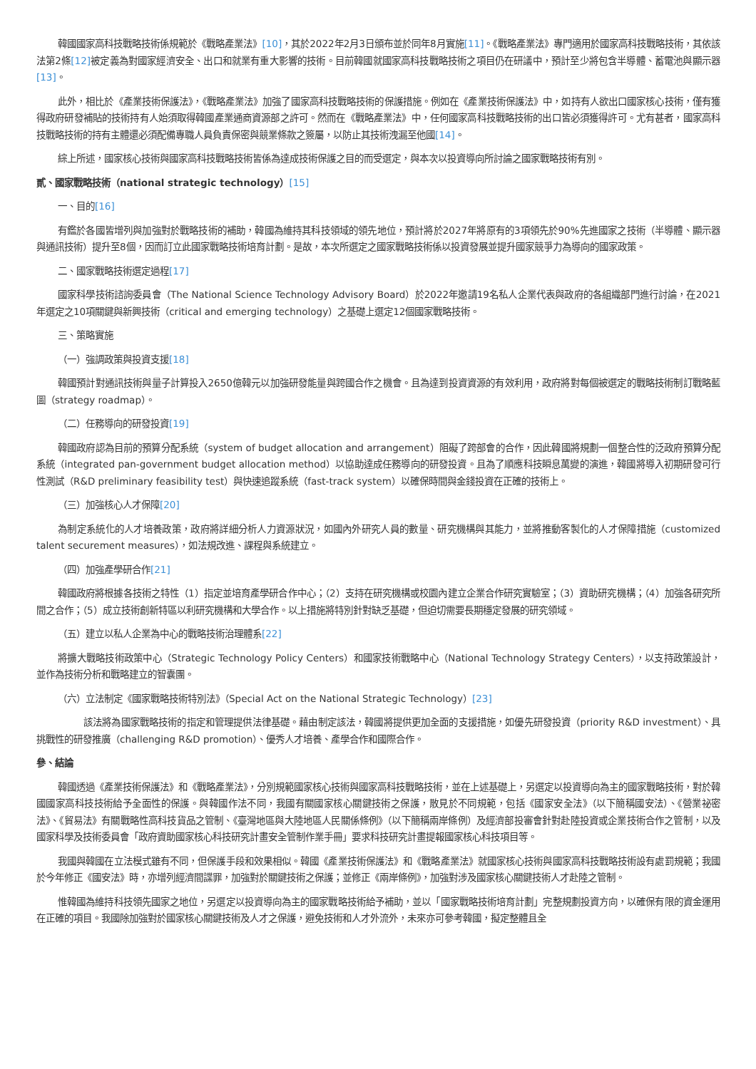韓國國家高科技戰略技術係規範於《戰略產業法》[10]，其於2022年2月3日頒布並於同年8月實施[11]。《戰略產業法》專門適用於國家高科技戰略技術，其依該法第2條[12] 被定義為對國家經濟安全、出口和就業有重大影響的技術。目前韓國就國家高科技戰略技術之項目仍在研議中，預計至少將包含半導體、蓄電池與顯示器[13]。
此外，相比於《產業技術保護法》，《戰略產業法》加強了國家高科技戰略技術的保護措施。例如在《產業技術保護法》中，如持有人欲出口國家核心技術，僅有獲得政府研發補貼的技術持有人始須取得韓國產業通商資源部之許可。然而在《戰略產業法》中，任何國家高科技戰略技術的出口皆必須獲得許可。尤有甚者，國家高科技戰略技術的持有主體還必須配備專職人員負責保密與競業條款之簽屬，以防止其技術洩漏至他國[14]。
綜上所述，國家核心技術與國家高科技戰略技術皆係為達成技術保護之目的而受選定，與本次以投資導向所討論之國家戰略技術有別。
貳、國家戰略技術（national strategic technology）[15]
一、目的[16]
有鑑於各國皆增列與加強對於戰略技術的補助，韓國為維持其科技領域的領先地位，預計將於2027年將原有的3項領先於90%先進國家之技術（半導體、顯示器與通訊技術）提升至8個，因而訂立此國家戰略技術培育計劃。是故，本次所選定之國家戰略技術係以投資發展並提升國家競爭力為導向的國家政策。
二、國家戰略技術選定過程[17]
國家科學技術諮詢委員會（The National Science Technology Advisory Board）於2022年邀請19名私人企業代表與政府的各組織部門進行討論，在2021年選定之10項關鍵與新興技術（critical and emerging technology）之基礎上選定12個國家戰略技術。
三、策略實施
（一）強調政策與投資支援[18]
韓國預計對通訊技術與量子計算投入2650億韓元以加強研發能量與跨國合作之機會。且為達到投資資源的有效利用，政府將對每個被選定的戰略技術制訂戰略藍圖（strategy roadmap）。
（二）任務導向的研發投資[19]
韓國政府認為目前的預算分配系統（system of budget allocation and arrangement）阻礙了跨部會的合作，因此韓國將規劃一個整合性的泛政府預算分配系統（integrated pan-government budget allocation method）以協助達成任務導向的研發投資。且為了順應科技瞬息萬變的演進，韓國將導入初期研發可行性測試（R&D preliminary feasibility test）與快速追蹤系統（fast-track system）以確保時間與金錢投資在正確的技術上。
（三）加強核心人才保障[20]
為制定系統化的人才培養政策，政府將詳細分析人力資源狀況，如國內外研究人員的數量、研究機構與其能力，並將推動客製化的人才保障措施（customized talent securement measures），如法規改進、課程與系統建立。
（四）加強產學研合作[21]
韓國政府將根據各技術之特性（1）指定並培育產學研合作中心；（2）支持在研究機構或校園內建立企業合作研究實驗室；（3）資助研究機構；（4）加強各研究所間之合作；（5）成立技術創新特區以利研究機構和大學合作。以上措施將特別針對缺乏基礎，但迫切需要長期穩定發展的研究領域。
（五）建立以私人企業為中心的戰略技術治理體系[22]
將擴大戰略技術政策中心（Strategic Technology Policy Centers）和國家技術戰略中心（National Technology Strategy Centers），以支持政策設計，並作為技術分析和戰略建立的智囊團。
（六）立法制定《國家戰略技術特別法》（Special Act on the National Strategic Technology）[23]
該法將為國家戰略技術的指定和管理提供法律基礎。藉由制定該法，韓國將提供更加全面的支援措施，如優先研發投資（priority R&D investment）、具挑戰性的研發推廣（challenging R&D promotion）、優秀人才培養、產學合作和國際合作。
參、結論
韓國透過《產業技術保護法》和《戰略產業法》，分別規範國家核心技術與國家高科技戰略技術，並在上述基礎上，另選定以投資導向為主的國家戰略技術，對於韓國國家高科技技術給予全面性的保護。與韓國作法不同，我國有關國家核心關鍵技術之保護，散見於不同規範，包括《國家安全法》（以下簡稱國安法）、《營業祕密法》、《貿易法》有關戰略性高科技貨品之管制、《臺灣地區與大陸地區人民關係條例》（以下簡稱兩岸條例）及經濟部投審會針對赴陸投資或企業技術合作之管制，以及國家科學及技術委員會「政府資助國家核心科技研究計畫安全管制作業手冊」要求科技研究計畫提報國家核心科技項目等。
我國與韓國在立法模式雖有不同，但保護手段和效果相似。韓國《產業技術保護法》和《戰略產業法》就國家核心技術與國家高科技戰略技術設有處罰規範；我國於今年修正《國安法》時，亦增列經濟間諜罪，加強對於關鍵技術之保護；並修正《兩岸條例》，加強對涉及國家核心關鍵技術人才赴陸之管制。
惟韓國為維持科技領先國家之地位，另選定以投資導向為主的國家戰略技術給予補助，並以「國家戰略技術培育計劃」完整規劃投資方向，以確保有限的資金運用在正確的項目。我國除加強對於國家核心關鍵技術及人才之保護，避免技術和人才外流外，未來亦可參考韓國，擬定整體且全